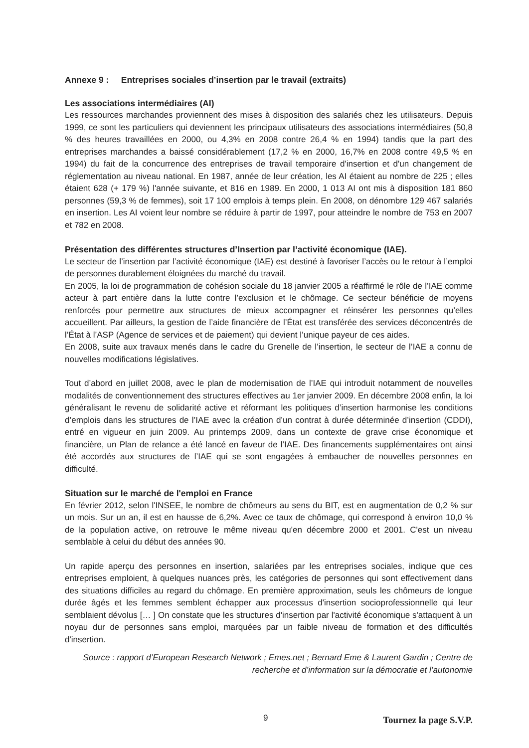Annexe 9 : Entreprises sociales d’insertion par le travail (extraits)
Les associations intermédiaires (AI)
Les ressources marchandes proviennent des mises à disposition des salariés chez les utilisateurs. Depuis 1999, ce sont les particuliers qui deviennent les principaux utilisateurs des associations intermédiaires (50,8 % des heures travaillées en 2000, ou 4,3% en 2008 contre 26,4 % en 1994) tandis que la part des entreprises marchandes a baissé considérablement (17,2 % en 2000, 16,7% en 2008 contre 49,5 % en 1994) du fait de la concurrence des entreprises de travail temporaire d'insertion et d'un changement de réglementation au niveau national. En 1987, année de leur création, les AI étaient au nombre de 225 ; elles étaient 628 (+ 179 %) l'année suivante, et 816 en 1989. En 2000, 1 013 AI ont mis à disposition 181 860 personnes (59,3 % de femmes), soit 17 100 emplois à temps plein. En 2008, on dénombre 129 467 salariés en insertion. Les AI voient leur nombre se réduire à partir de 1997, pour atteindre le nombre de 753 en 2007 et 782 en 2008.
Présentation des différentes structures d’Insertion par l’activité économique (IAE).
Le secteur de l’insertion par l’activité économique (IAE) est destiné à favoriser l’accès ou le retour à l’emploi de personnes durablement éloignées du marché du travail.
En 2005, la loi de programmation de cohésion sociale du 18 janvier 2005 a réaffirmé le rôle de l’IAE comme acteur à part entière dans la lutte contre l’exclusion et le chômage. Ce secteur bénéficie de moyens renforcés pour permettre aux structures de mieux accompagner et réinsérer les personnes qu’elles accueillent. Par ailleurs, la gestion de l’aide financière de l’État est transférée des services déconcentrés de l’État à l’ASP (Agence de services et de paiement) qui devient l’unique payeur de ces aides.
En 2008, suite aux travaux menés dans le cadre du Grenelle de l’insertion, le secteur de l’IAE a connu de nouvelles modifications législatives.
Tout d’abord en juillet 2008, avec le plan de modernisation de l’IAE qui introduit notamment de nouvelles modalités de conventionnement des structures effectives au 1er janvier 2009. En décembre 2008 enfin, la loi généralisant le revenu de solidarité active et réformant les politiques d’insertion harmonise les conditions d’emplois dans les structures de l’IAE avec la création d’un contrat à durée déterminée d’insertion (CDDI), entré en vigueur en juin 2009. Au printemps 2009, dans un contexte de grave crise économique et financière, un Plan de relance a été lancé en faveur de l’IAE. Des financements supplémentaires ont ainsi été accordés aux structures de l’IAE qui se sont engagées à embaucher de nouvelles personnes en difficulté.
Situation sur le marché de l'emploi en France
En février 2012, selon l'INSEE, le nombre de chômeurs au sens du BIT, est en augmentation de 0,2 % sur un mois. Sur un an, il est en hausse de 6,2%. Avec ce taux de chômage, qui correspond à environ 10,0 % de la population active, on retrouve le même niveau qu'en décembre 2000 et 2001. C'est un niveau semblable à celui du début des années 90.
Un rapide aperçu des personnes en insertion, salariées par les entreprises sociales, indique que ces entreprises emploient, à quelques nuances près, les catégories de personnes qui sont effectivement dans des situations difficiles au regard du chômage. En première approximation, seuls les chômeurs de longue durée âgés et les femmes semblent échapper aux processus d'insertion socioprofessionnelle qui leur semblaient dévolus [… ] On constate que les structures d'insertion par l'activité économique s'attaquent à un noyau dur de personnes sans emploi, marquées par un faible niveau de formation et des difficultés d'insertion.
Source : rapport d’European Research Network ; Emes.net ; Bernard Eme & Laurent Gardin ; Centre de recherche et d’information sur la démocratie et l’autonomie
9 Tournez la page S.V.P.